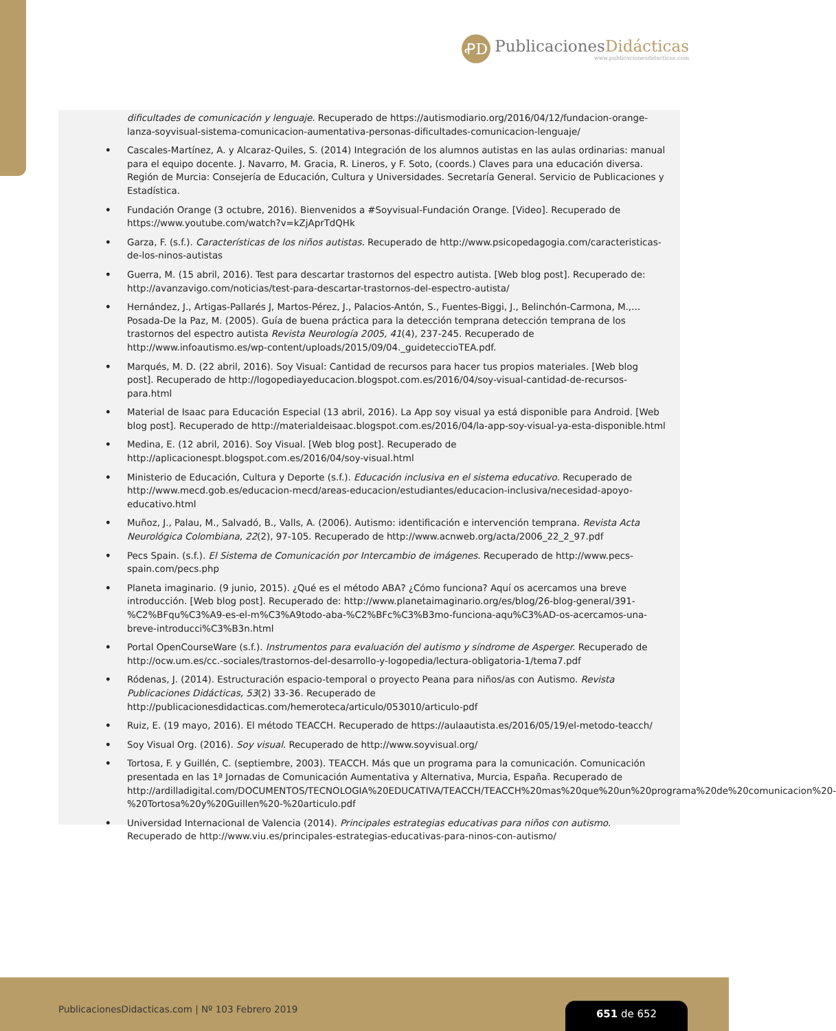ꝒD
PublicacionesDidácticas
www.publicacionesdidacticas.com
dificultades de comunicación y lenguaje. Recuperado de https://autismodiario.org/2016/04/12/fundacion-orange-lanza-soyvisual-sistema-comunicacion-aumentativa-personas-dificultades-comunicacion-lenguaje/
• Cascales-Martínez, A. y Alcaraz-Quiles, S. (2014) Integración de los alumnos autistas en las aulas ordinarias: manual para el equipo docente. J. Navarro, M. Gracia, R. Lineros, y F. Soto, (coords.) Claves para una educación diversa. Región de Murcia: Consejería de Educación, Cultura y Universidades. Secretaría General. Servicio de Publicaciones y Estadística.
• Fundación Orange (3 octubre, 2016). Bienvenidos a #Soyvisual-Fundación Orange. [Video]. Recuperado de https://www.youtube.com/watch?v=kZjAprTdQHk
• Garza, F. (s.f.). Características de los niños autistas. Recuperado de http://www.psicopedagogia.com/caracteristicas-de-los-ninos-autistas
• Guerra, M. (15 abril, 2016). Test para descartar trastornos del espectro autista. [Web blog post]. Recuperado de: http://avanzavigo.com/noticias/test-para-descartar-trastornos-del-espectro-autista/
• Hernández, J., Artigas-Pallarés J, Martos-Pérez, J., Palacios-Antón, S., Fuentes-Biggi, J., Belinchón-Carmona, M.,… Posada-De la Paz, M. (2005). Guía de buena práctica para la detección temprana detección temprana de los trastornos del espectro autista Revista Neurología 2005, 41(4), 237-245. Recuperado de http://www.infoautismo.es/wp-content/uploads/2015/09/04._guideteccioTEA.pdf.
• Marqués, M. D. (22 abril, 2016). Soy Visual: Cantidad de recursos para hacer tus propios materiales. [Web blog post]. Recuperado de http://logopediayeducacion.blogspot.com.es/2016/04/soy-visual-cantidad-de-recursos-para.html
• Material de Isaac para Educación Especial (13 abril, 2016). La App soy visual ya está disponible para Android. [Web blog post]. Recuperado de http://materialdeisaac.blogspot.com.es/2016/04/la-app-soy-visual-ya-esta-disponible.html
• Medina, E. (12 abril, 2016). Soy Visual. [Web blog post]. Recuperado de http://aplicacionespt.blogspot.com.es/2016/04/soy-visual.html
• Ministerio de Educación, Cultura y Deporte (s.f.). Educación inclusiva en el sistema educativo. Recuperado de http://www.mecd.gob.es/educacion-mecd/areas-educacion/estudiantes/educacion-inclusiva/necesidad-apoyo-educativo.html
• Muñoz, J., Palau, M., Salvadó, B., Valls, A. (2006). Autismo: identificación e intervención temprana. Revista Acta Neurológica Colombiana, 22(2), 97-105. Recuperado de http://www.acnweb.org/acta/2006_22_2_97.pdf
• Pecs Spain. (s.f.). El Sistema de Comunicación por Intercambio de imágenes. Recuperado de http://www.pecs-spain.com/pecs.php
• Planeta imaginario. (9 junio, 2015). ¿Qué es el método ABA? ¿Cómo funciona? Aquí os acercamos una breve introducción. [Web blog post]. Recuperado de: http://www.planetaimaginario.org/es/blog/26-blog-general/391-%C2%BFqu%C3%A9-es-el-m%C3%A9todo-aba-%C2%BFc%C3%B3mo-funciona-aqu%C3%AD-os-acercamos-una-breve-introducci%C3%B3n.html
• Portal OpenCourseWare (s.f.). Instrumentos para evaluación del autismo y síndrome de Asperger. Recuperado de http://ocw.um.es/cc.-sociales/trastornos-del-desarrollo-y-logopedia/lectura-obligatoria-1/tema7.pdf
• Ródenas, J. (2014). Estructuración espacio-temporal o proyecto Peana para niños/as con Autismo. Revista Publicaciones Didácticas, 53(2) 33-36. Recuperado de http://publicacionesdidacticas.com/hemeroteca/articulo/053010/articulo-pdf
• Ruiz, E. (19 mayo, 2016). El método TEACCH. Recuperado de https://aulaautista.es/2016/05/19/el-metodo-teacch/
• Soy Visual Org. (2016). Soy visual. Recuperado de http://www.soyvisual.org/
• Tortosa, F. y Guillén, C. (septiembre, 2003). TEACCH. Más que un programa para la comunicación. Comunicación presentada en las 1ª Jornadas de Comunicación Aumentativa y Alternativa, Murcia, España. Recuperado de http://ardilladigital.com/DOCUMENTOS/TECNOLOGIA%20EDUCATIVA/TEACCH/TEACCH%20mas%20que%20un%20programa%20de%20comunicacion%20-%20Tortosa%20y%20Guillen%20-%20articulo.pdf
• Universidad Internacional de Valencia (2014). Principales estrategias educativas para niños con autismo. Recuperado de http://www.viu.es/principales-estrategias-educativas-para-ninos-con-autismo/
PublicacionesDidacticas.com | Nº 103 Febrero 2019
651 de 652